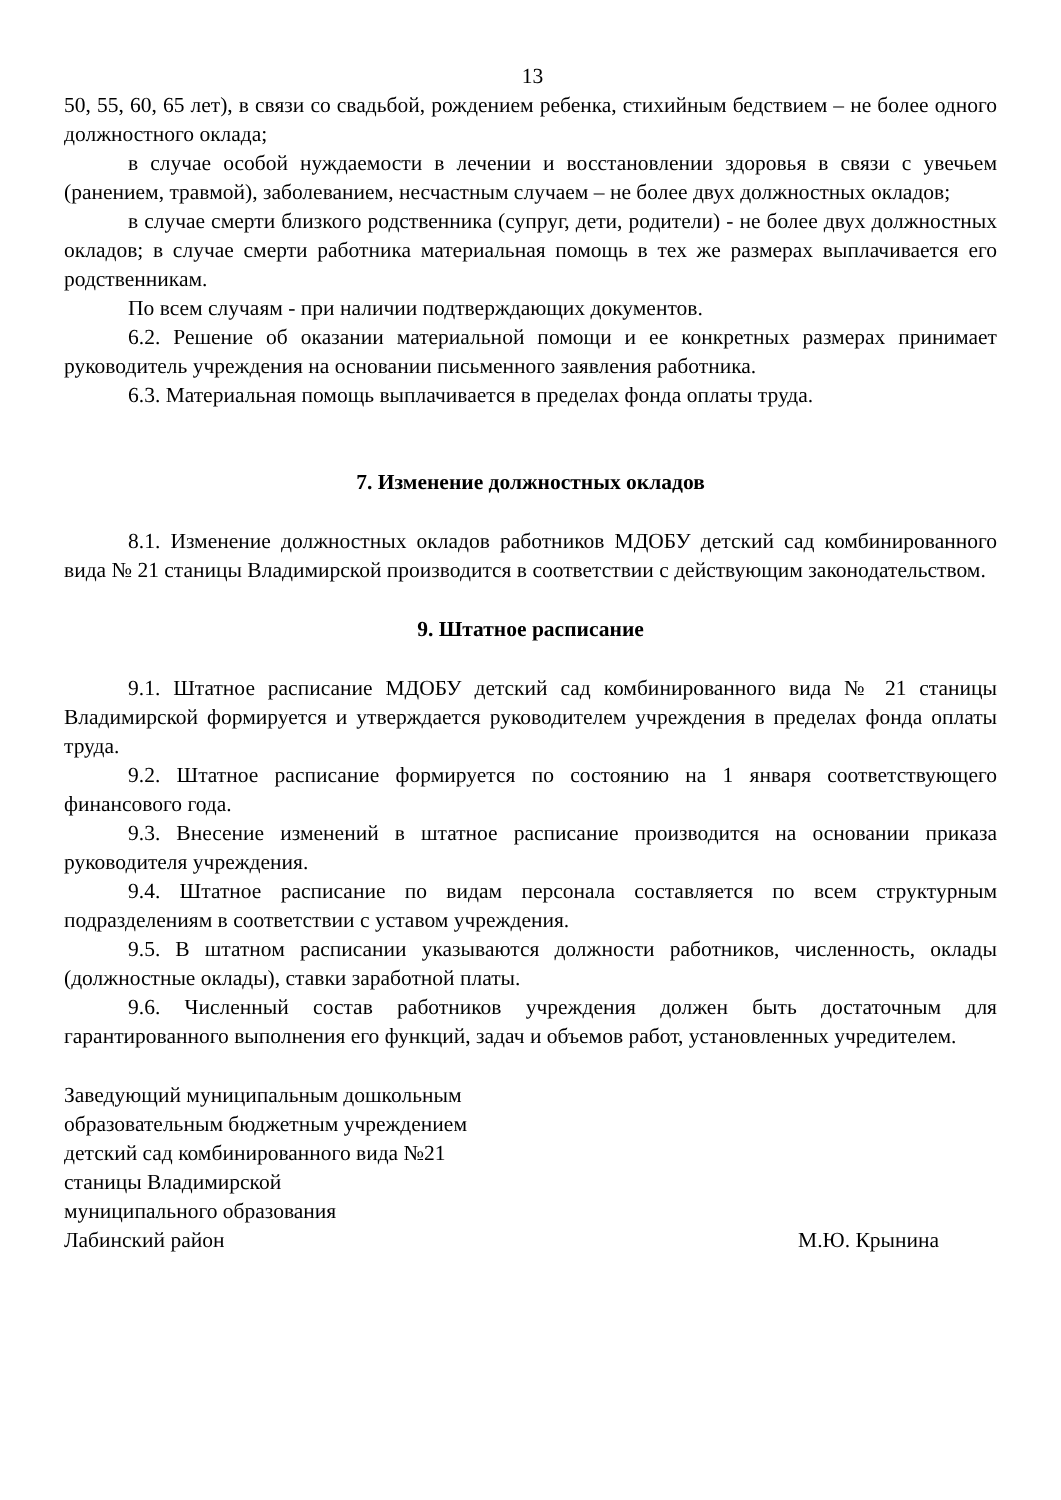13
50, 55, 60, 65 лет), в связи со свадьбой, рождением ребенка, стихийным бедствием – не более одного должностного оклада;
в случае особой нуждаемости в лечении и восстановлении здоровья в связи с увечьем (ранением, травмой), заболеванием, несчастным случаем – не более двух должностных окладов;
в случае смерти близкого родственника (супруг, дети, родители) - не более двух должностных окладов; в случае смерти работника материальная помощь в тех же размерах выплачивается его родственникам.
По всем случаям - при наличии подтверждающих документов.
6.2. Решение об оказании материальной помощи и ее конкретных размерах принимает руководитель учреждения на основании письменного заявления работника.
6.3. Материальная помощь выплачивается в пределах фонда оплаты труда.
7. Изменение должностных окладов
8.1. Изменение должностных окладов работников МДОБУ детский сад комбинированного вида № 21 станицы Владимирской производится в соответствии с действующим законодательством.
9. Штатное расписание
9.1. Штатное расписание МДОБУ детский сад комбинированного вида № 21 станицы Владимирской формируется и утверждается руководителем учреждения в пределах фонда оплаты труда.
9.2. Штатное расписание формируется по состоянию на 1 января соответствующего финансового года.
9.3. Внесение изменений в штатное расписание производится на основании приказа руководителя учреждения.
9.4. Штатное расписание по видам персонала составляется по всем структурным подразделениям в соответствии с уставом учреждения.
9.5. В штатном расписании указываются должности работников, численность, оклады (должностные оклады), ставки заработной платы.
9.6. Численный состав работников учреждения должен быть достаточным для гарантированного выполнения его функций, задач и объемов работ, установленных учредителем.
Заведующий муниципальным дошкольным
образовательным бюджетным учреждением
детский сад комбинированного вида №21
станицы Владимирской
муниципального образования
Лабинский район М.Ю. Крынина